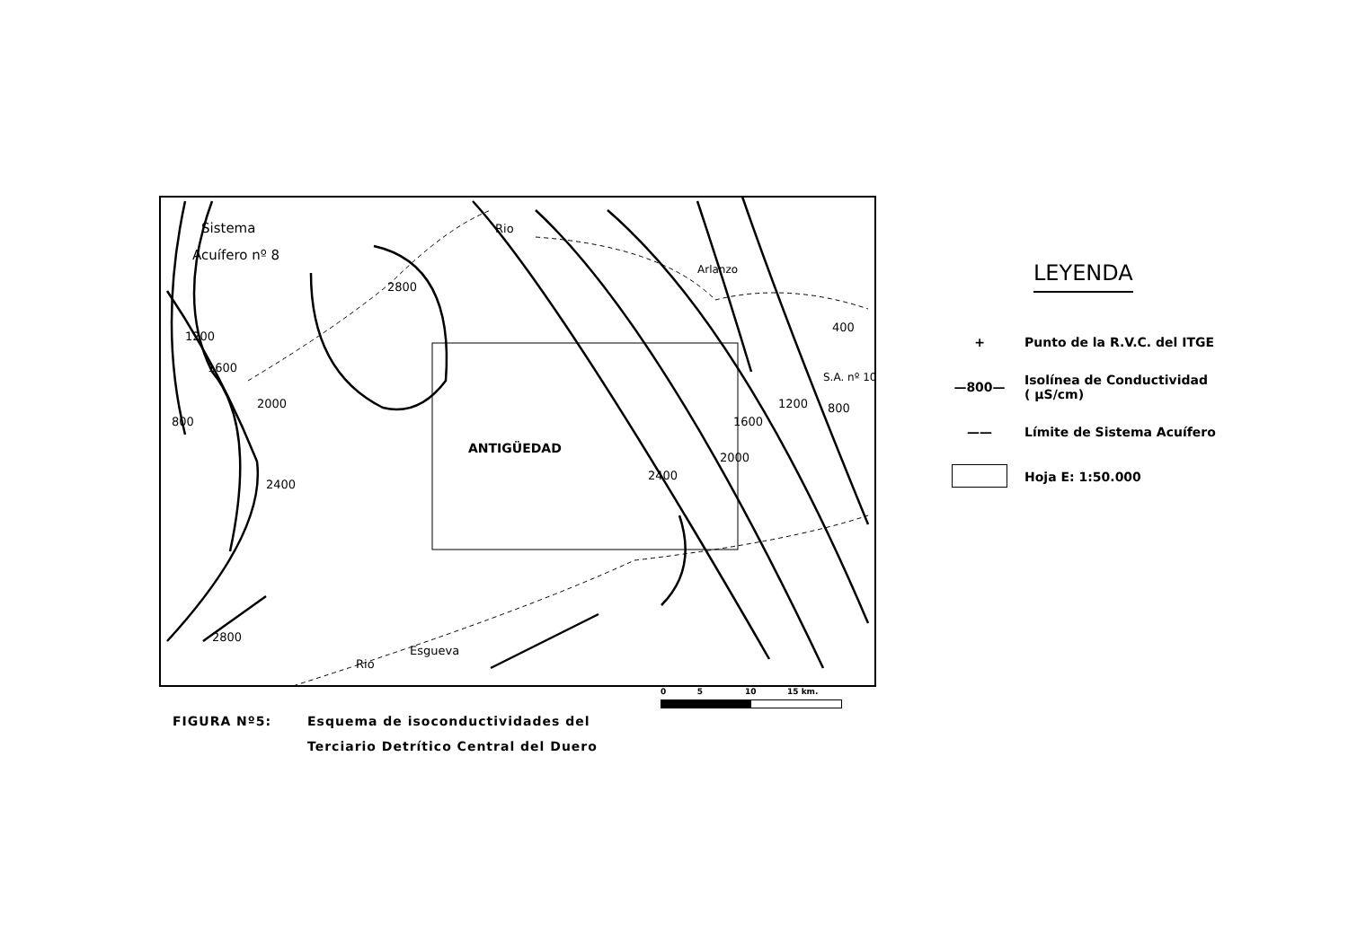Sistema
Acuífero nº 8
ANTIGÜEDAD
Rio
Arlanzo
Rio
Esgueva
S.A. nº 10
2800
2800
1200
1600
800
2000
2400
2400
2000
1600
1200
800
400
LEYENDA
+ Punto de la R.V.C. del ITGE
—800— Isolínea de Conductividad
( µS/cm)
—— Límite de Sistema Acuífero
Hoja E: 1:50.000
0 5 10 15 km.
FIGURA Nº5: Esquema de isoconductividades del
Terciario Detrítico Central del Duero